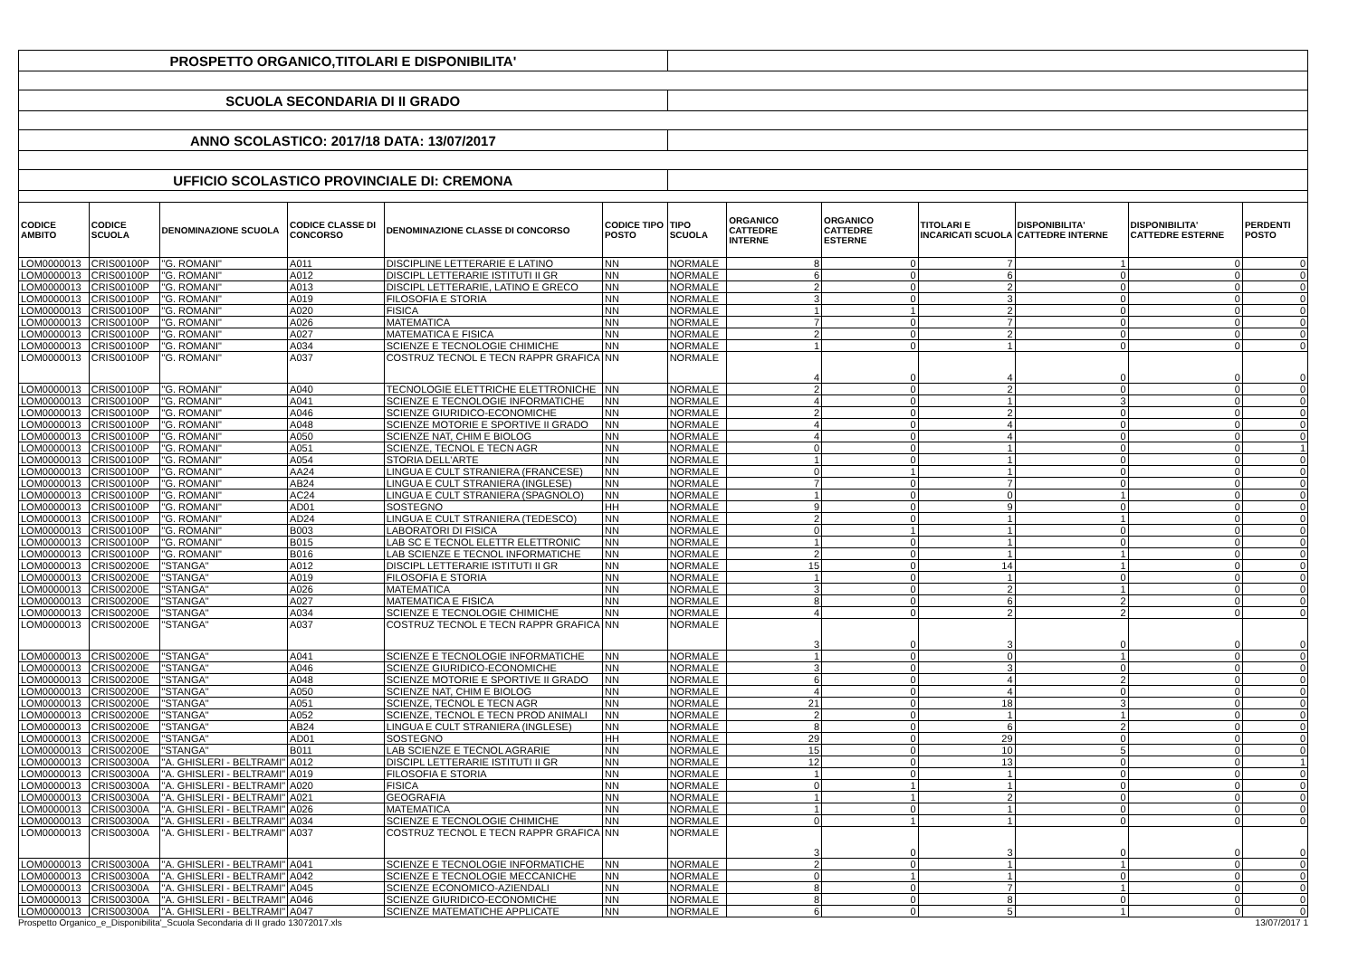| PROSPETTO ORGANICO,TITOLARI E DISPONIBILITA' | | | | | | | | | | | | |
| SCUOLA SECONDARIA DI II GRADO | | | | | | | | | | | | |
| ANNO SCOLASTICO: 2017/18 DATA: 13/07/2017 | | | | | | | | | | | | |
| UFFICIO SCOLASTICO PROVINCIALE DI: CREMONA | | | | | | | | | | | | |
| CODICE AMBITO | CODICE SCUOLA | DENOMINAZIONE SCUOLA | CODICE CLASSE DI CONCORSO | DENOMINAZIONE CLASSE DI CONCORSO | CODICE TIPO POSTO | TIPO SCUOLA | ORGANICO CATTEDRE INTERNE | ORGANICO CATTEDRE ESTERNE | TITOLARI E INCARICATI SCUOLA | DISPONIBILITA' CATTEDRE INTERNE | DISPONIBILITA' CATTEDRE ESTERNE | PERDENTI POSTO |
| LOM0000013 | CRIS00100P | "G. ROMANI" | A011 | DISCIPLINE LETTERARIE E LATINO | NN | NORMALE | 8 | 0 | 7 | 1 | 0 | 0 |
| LOM0000013 | CRIS00100P | "G. ROMANI" | A012 | DISCIPL LETTERARIE ISTITUTI II GR | NN | NORMALE | 6 | 0 | 6 | 0 | 0 | 0 |
| LOM0000013 | CRIS00100P | "G. ROMANI" | A013 | DISCIPL LETTERARIE, LATINO E GRECO | NN | NORMALE | 2 | 0 | 2 | 0 | 0 | 0 |
| LOM0000013 | CRIS00100P | "G. ROMANI" | A019 | FILOSOFIA E STORIA | NN | NORMALE | 3 | 0 | 3 | 0 | 0 | 0 |
| LOM0000013 | CRIS00100P | "G. ROMANI" | A020 | FISICA | NN | NORMALE | 1 | 1 | 2 | 0 | 0 | 0 |
| LOM0000013 | CRIS00100P | "G. ROMANI" | A026 | MATEMATICA | NN | NORMALE | 7 | 0 | 7 | 0 | 0 | 0 |
| LOM0000013 | CRIS00100P | "G. ROMANI" | A027 | MATEMATICA E FISICA | NN | NORMALE | 2 | 0 | 2 | 0 | 0 | 0 |
| LOM0000013 | CRIS00100P | "G. ROMANI" | A034 | SCIENZE E TECNOLOGIE CHIMICHE | NN | NORMALE | 1 | 0 | 1 | 0 | 0 | 0 |
| LOM0000013 | CRIS00100P | "G. ROMANI" | A037 | COSTRUZ TECNOL E TECN RAPPR GRAFICA | NN | NORMALE | 4 | 0 | 4 | 0 | 0 | 0 |
| LOM0000013 | CRIS00100P | "G. ROMANI" | A040 | TECNOLOGIE ELETTRICHE ELETTRONICHE | NN | NORMALE | 2 | 0 | 2 | 0 | 0 | 0 |
| LOM0000013 | CRIS00100P | "G. ROMANI" | A041 | SCIENZE E TECNOLOGIE INFORMATICHE | NN | NORMALE | 4 | 0 | 1 | 3 | 0 | 0 |
| LOM0000013 | CRIS00100P | "G. ROMANI" | A046 | SCIENZE GIURIDICO-ECONOMICHE | NN | NORMALE | 2 | 0 | 2 | 0 | 0 | 0 |
| LOM0000013 | CRIS00100P | "G. ROMANI" | A048 | SCIENZE MOTORIE E SPORTIVE II GRADO | NN | NORMALE | 4 | 0 | 4 | 0 | 0 | 0 |
| LOM0000013 | CRIS00100P | "G. ROMANI" | A050 | SCIENZE NAT, CHIM E BIOLOG | NN | NORMALE | 4 | 0 | 4 | 0 | 0 | 0 |
| LOM0000013 | CRIS00100P | "G. ROMANI" | A051 | SCIENZE, TECNOL E TECN AGR | NN | NORMALE | 0 | 0 | 1 | 0 | 0 | 1 |
| LOM0000013 | CRIS00100P | "G. ROMANI" | A054 | STORIA DELL'ARTE | NN | NORMALE | 1 | 0 | 1 | 0 | 0 | 0 |
| LOM0000013 | CRIS00100P | "G. ROMANI" | AA24 | LINGUA E CULT STRANIERA (FRANCESE) | NN | NORMALE | 0 | 1 | 1 | 0 | 0 | 0 |
| LOM0000013 | CRIS00100P | "G. ROMANI" | AB24 | LINGUA E CULT STRANIERA (INGLESE) | NN | NORMALE | 7 | 0 | 7 | 0 | 0 | 0 |
| LOM0000013 | CRIS00100P | "G. ROMANI" | AC24 | LINGUA E CULT STRANIERA (SPAGNOLO) | NN | NORMALE | 1 | 0 | 0 | 1 | 0 | 0 |
| LOM0000013 | CRIS00100P | "G. ROMANI" | AD01 | SOSTEGNO | HH | NORMALE | 9 | 0 | 9 | 0 | 0 | 0 |
| LOM0000013 | CRIS00100P | "G. ROMANI" | AD24 | LINGUA E CULT STRANIERA (TEDESCO) | NN | NORMALE | 2 | 0 | 1 | 1 | 0 | 0 |
| LOM0000013 | CRIS00100P | "G. ROMANI" | B003 | LABORATORI DI FISICA | NN | NORMALE | 0 | 1 | 1 | 0 | 0 | 0 |
| LOM0000013 | CRIS00100P | "G. ROMANI" | B015 | LAB SC E TECNOL ELETTR ELETTRONIC | NN | NORMALE | 1 | 0 | 1 | 0 | 0 | 0 |
| LOM0000013 | CRIS00100P | "G. ROMANI" | B016 | LAB SCIENZE E TECNOL INFORMATICHE | NN | NORMALE | 2 | 0 | 1 | 1 | 0 | 0 |
| LOM0000013 | CRIS00200E | "STANGA" | A012 | DISCIPL LETTERARIE ISTITUTI II GR | NN | NORMALE | 15 | 0 | 14 | 1 | 0 | 0 |
| LOM0000013 | CRIS00200E | "STANGA" | A019 | FILOSOFIA E STORIA | NN | NORMALE | 1 | 0 | 1 | 0 | 0 | 0 |
| LOM0000013 | CRIS00200E | "STANGA" | A026 | MATEMATICA | NN | NORMALE | 3 | 0 | 2 | 1 | 0 | 0 |
| LOM0000013 | CRIS00200E | "STANGA" | A027 | MATEMATICA E FISICA | NN | NORMALE | 8 | 0 | 6 | 2 | 0 | 0 |
| LOM0000013 | CRIS00200E | "STANGA" | A034 | SCIENZE E TECNOLOGIE CHIMICHE | NN | NORMALE | 4 | 0 | 2 | 2 | 0 | 0 |
| LOM0000013 | CRIS00200E | "STANGA" | A037 | COSTRUZ TECNOL E TECN RAPPR GRAFICA | NN | NORMALE | 3 | 0 | 3 | 0 | 0 | 0 |
| LOM0000013 | CRIS00200E | "STANGA" | A041 | SCIENZE E TECNOLOGIE INFORMATICHE | NN | NORMALE | 1 | 0 | 0 | 1 | 0 | 0 |
| LOM0000013 | CRIS00200E | "STANGA" | A046 | SCIENZE GIURIDICO-ECONOMICHE | NN | NORMALE | 3 | 0 | 3 | 0 | 0 | 0 |
| LOM0000013 | CRIS00200E | "STANGA" | A048 | SCIENZE MOTORIE E SPORTIVE II GRADO | NN | NORMALE | 6 | 0 | 4 | 2 | 0 | 0 |
| LOM0000013 | CRIS00200E | "STANGA" | A050 | SCIENZE NAT, CHIM E BIOLOG | NN | NORMALE | 4 | 0 | 4 | 0 | 0 | 0 |
| LOM0000013 | CRIS00200E | "STANGA" | A051 | SCIENZE, TECNOL E TECN AGR | NN | NORMALE | 21 | 0 | 18 | 3 | 0 | 0 |
| LOM0000013 | CRIS00200E | "STANGA" | A052 | SCIENZE, TECNOL E TECN PROD ANIMALI | NN | NORMALE | 2 | 0 | 1 | 1 | 0 | 0 |
| LOM0000013 | CRIS00200E | "STANGA" | AB24 | LINGUA E CULT STRANIERA (INGLESE) | NN | NORMALE | 8 | 0 | 6 | 2 | 0 | 0 |
| LOM0000013 | CRIS00200E | "STANGA" | AD01 | SOSTEGNO | HH | NORMALE | 29 | 0 | 29 | 0 | 0 | 0 |
| LOM0000013 | CRIS00200E | "STANGA" | B011 | LAB SCIENZE E TECNOL AGRARIE | NN | NORMALE | 15 | 0 | 10 | 5 | 0 | 0 |
| LOM0000013 | CRIS00300A | "A. GHISLERI - BELTRAMI" | A012 | DISCIPL LETTERARIE ISTITUTI II GR | NN | NORMALE | 12 | 0 | 13 | 0 | 0 | 1 |
| LOM0000013 | CRIS00300A | "A. GHISLERI - BELTRAMI" | A019 | FILOSOFIA E STORIA | NN | NORMALE | 1 | 0 | 1 | 0 | 0 | 0 |
| LOM0000013 | CRIS00300A | "A. GHISLERI - BELTRAMI" | A020 | FISICA | NN | NORMALE | 0 | 1 | 1 | 0 | 0 | 0 |
| LOM0000013 | CRIS00300A | "A. GHISLERI - BELTRAMI" | A021 | GEOGRAFIA | NN | NORMALE | 1 | 1 | 2 | 0 | 0 | 0 |
| LOM0000013 | CRIS00300A | "A. GHISLERI - BELTRAMI" | A026 | MATEMATICA | NN | NORMALE | 1 | 0 | 1 | 0 | 0 | 0 |
| LOM0000013 | CRIS00300A | "A. GHISLERI - BELTRAMI" | A034 | SCIENZE E TECNOLOGIE CHIMICHE | NN | NORMALE | 0 | 1 | 1 | 0 | 0 | 0 |
| LOM0000013 | CRIS00300A | "A. GHISLERI - BELTRAMI" | A037 | COSTRUZ TECNOL E TECN RAPPR GRAFICA | NN | NORMALE | 3 | 0 | 3 | 0 | 0 | 0 |
| LOM0000013 | CRIS00300A | "A. GHISLERI - BELTRAMI" | A041 | SCIENZE E TECNOLOGIE INFORMATICHE | NN | NORMALE | 2 | 0 | 1 | 1 | 0 | 0 |
| LOM0000013 | CRIS00300A | "A. GHISLERI - BELTRAMI" | A042 | SCIENZE E TECNOLOGIE MECCANICHE | NN | NORMALE | 0 | 1 | 1 | 0 | 0 | 0 |
| LOM0000013 | CRIS00300A | "A. GHISLERI - BELTRAMI" | A045 | SCIENZE ECONOMICO-AZIENDALI | NN | NORMALE | 8 | 0 | 7 | 1 | 0 | 0 |
| LOM0000013 | CRIS00300A | "A. GHISLERI - BELTRAMI" | A046 | SCIENZE GIURIDICO-ECONOMICHE | NN | NORMALE | 8 | 0 | 8 | 0 | 0 | 0 |
| LOM0000013 | CRIS00300A | "A. GHISLERI - BELTRAMI" | A047 | SCIENZE MATEMATICHE APPLICATE | NN | NORMALE | 6 | 0 | 5 | 1 | 0 | 0 |
Prospetto Organico_e_Disponibilita'_Scuola Secondaria di II grado 13072017.xls 13/07/2017 1